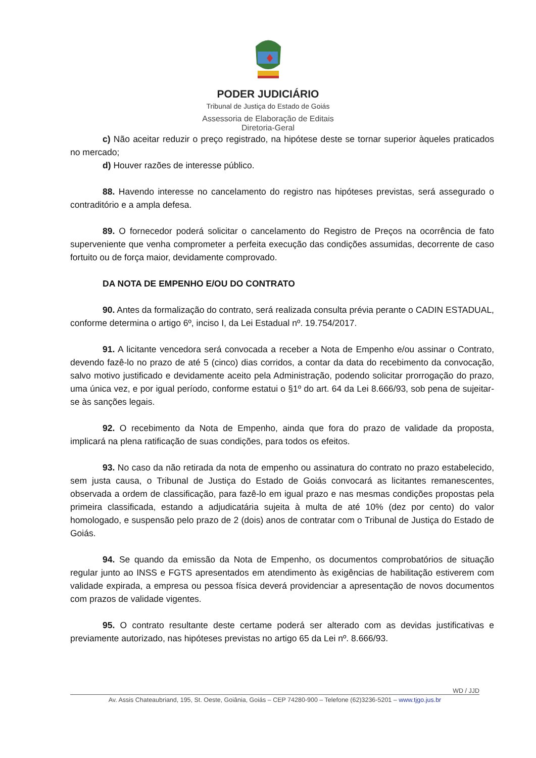PODER JUDICIÁRIO
Tribunal de Justiça do Estado de Goiás
Assessoria de Elaboração de Editais
Diretoria-Geral
c) Não aceitar reduzir o preço registrado, na hipótese deste se tornar superior àqueles praticados no mercado;
d) Houver razões de interesse público.
88. Havendo interesse no cancelamento do registro nas hipóteses previstas, será assegurado o contraditório e a ampla defesa.
89. O fornecedor poderá solicitar o cancelamento do Registro de Preços na ocorrência de fato superveniente que venha comprometer a perfeita execução das condições assumidas, decorrente de caso fortuito ou de força maior, devidamente comprovado.
DA NOTA DE EMPENHO E/OU DO CONTRATO
90. Antes da formalização do contrato, será realizada consulta prévia perante o CADIN ESTADUAL, conforme determina o artigo 6º, inciso I, da Lei Estadual nº. 19.754/2017.
91. A licitante vencedora será convocada a receber a Nota de Empenho e/ou assinar o Contrato, devendo fazê-lo no prazo de até 5 (cinco) dias corridos, a contar da data do recebimento da convocação, salvo motivo justificado e devidamente aceito pela Administração, podendo solicitar prorrogação do prazo, uma única vez, e por igual período, conforme estatui o §1º do art. 64 da Lei 8.666/93, sob pena de sujeitar-se às sanções legais.
92. O recebimento da Nota de Empenho, ainda que fora do prazo de validade da proposta, implicará na plena ratificação de suas condições, para todos os efeitos.
93. No caso da não retirada da nota de empenho ou assinatura do contrato no prazo estabelecido, sem justa causa, o Tribunal de Justiça do Estado de Goiás convocará as licitantes remanescentes, observada a ordem de classificação, para fazê-lo em igual prazo e nas mesmas condições propostas pela primeira classificada, estando a adjudicatária sujeita à multa de até 10% (dez por cento) do valor homologado, e suspensão pelo prazo de 2 (dois) anos de contratar com o Tribunal de Justiça do Estado de Goiás.
94. Se quando da emissão da Nota de Empenho, os documentos comprobatórios de situação regular junto ao INSS e FGTS apresentados em atendimento às exigências de habilitação estiverem com validade expirada, a empresa ou pessoa física deverá providenciar a apresentação de novos documentos com prazos de validade vigentes.
95. O contrato resultante deste certame poderá ser alterado com as devidas justificativas e previamente autorizado, nas hipóteses previstas no artigo 65 da Lei nº. 8.666/93.
WD / JJD
Av. Assis Chateaubriand, 195, St. Oeste, Goiânia, Goiás – CEP 74280-900 – Telefone (62)3236-5201 – www.tjgo.jus.br